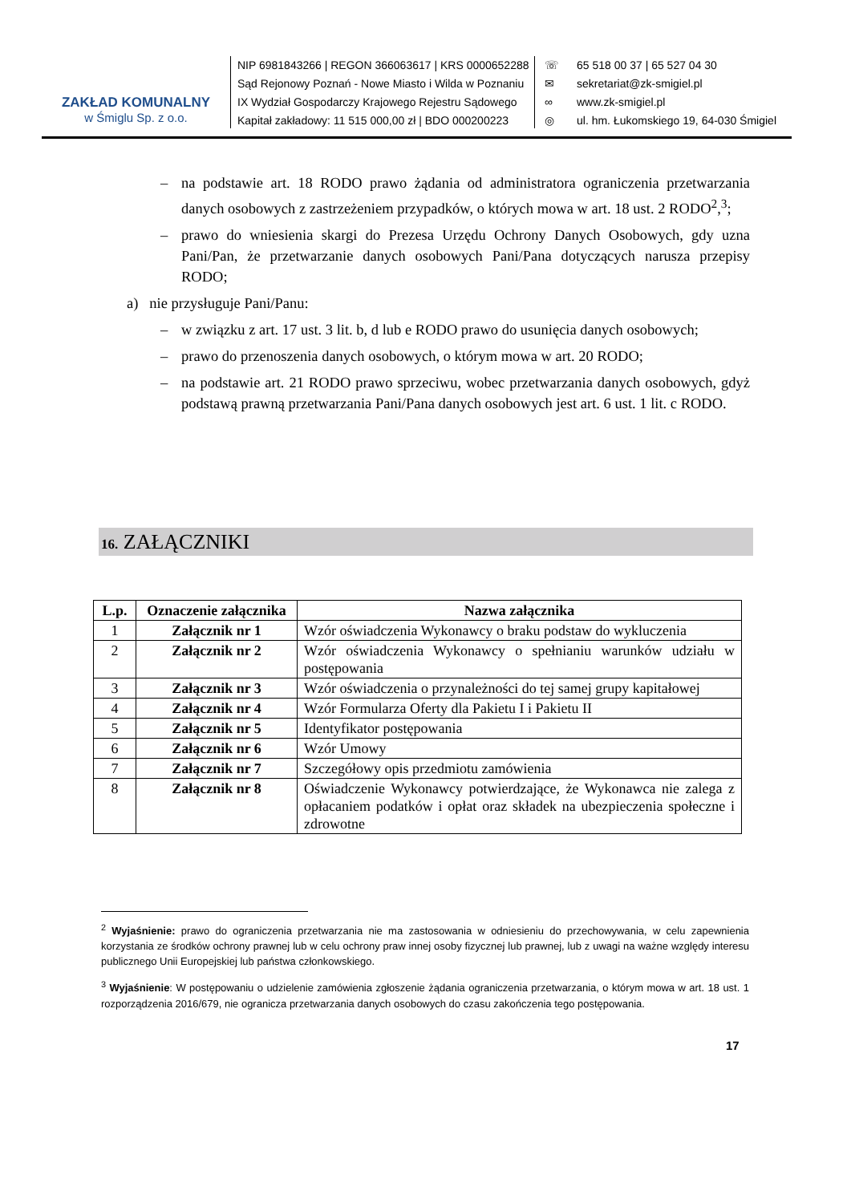ZAKŁAD KOMUNALNY
w Śmiglu Sp. z o.o.
NIP 6981843266 | REGON 366063617 | KRS 0000652288
Sąd Rejonowy Poznań - Nowe Miasto i Wilda w Poznaniu
IX Wydział Gospodarczy Krajowego Rejestru Sądowego
Kapitał zakładowy: 11 515 000,00 zł | BDO 000200223
☏ 65 518 00 37 | 65 527 04 30
✉ sekretariat@zk-smigiel.pl
∞ www.zk-smigiel.pl
◎ ul. hm. Łukomskiego 19, 64-030 Śmigiel
– na podstawie art. 18 RODO prawo żądania od administratora ograniczenia przetwarzania danych osobowych z zastrzeżeniem przypadków, o których mowa w art. 18 ust. 2 RODO<sup>2</sup>,<sup>3</sup>;
– prawo do wniesienia skargi do Prezesa Urzędu Ochrony Danych Osobowych, gdy uzna Pani/Pan, że przetwarzanie danych osobowych Pani/Pana dotyczących narusza przepisy RODO;
a) nie przysługuje Pani/Panu:
– w związku z art. 17 ust. 3 lit. b, d lub e RODO prawo do usunięcia danych osobowych;
– prawo do przenoszenia danych osobowych, o którym mowa w art. 20 RODO;
– na podstawie art. 21 RODO prawo sprzeciwu, wobec przetwarzania danych osobowych, gdyż podstawą prawną przetwarzania Pani/Pana danych osobowych jest art. 6 ust. 1 lit. c RODO.
16. ZAŁĄCZNIKI
| L.p. | Oznaczenie załącznika | Nazwa załącznika |
| --- | --- | --- |
| 1 | Załącznik nr 1 | Wzór oświadczenia Wykonawcy o braku podstaw do wykluczenia |
| 2 | Załącznik nr 2 | Wzór oświadczenia Wykonawcy o spełnianiu warunków udziału w postępowania |
| 3 | Załącznik nr 3 | Wzór oświadczenia o przynależności do tej samej grupy kapitałowej |
| 4 | Załącznik nr 4 | Wzór Formularza Oferty dla Pakietu I i Pakietu II |
| 5 | Załącznik nr 5 | Identyfikator postępowania |
| 6 | Załącznik nr 6 | Wzór Umowy |
| 7 | Załącznik nr 7 | Szczegółowy opis przedmiotu zamówienia |
| 8 | Załącznik nr 8 | Oświadczenie Wykonawcy potwierdzające, że Wykonawca nie zalega z opłacaniem podatków i opłat oraz składek na ubezpieczenia społeczne i zdrowotne |
<sup>2</sup> Wyjaśnienie: prawo do ograniczenia przetwarzania nie ma zastosowania w odniesieniu do przechowywania, w celu zapewnienia korzystania ze środków ochrony prawnej lub w celu ochrony praw innej osoby fizycznej lub prawnej, lub z uwagi na ważne względy interesu publicznego Unii Europejskiej lub państwa członkowskiego.
<sup>3</sup> Wyjaśnienie: W postępowaniu o udzielenie zamówienia zgłoszenie żądania ograniczenia przetwarzania, o którym mowa w art. 18 ust. 1 rozporządzenia 2016/679, nie ogranicza przetwarzania danych osobowych do czasu zakończenia tego postępowania.
17